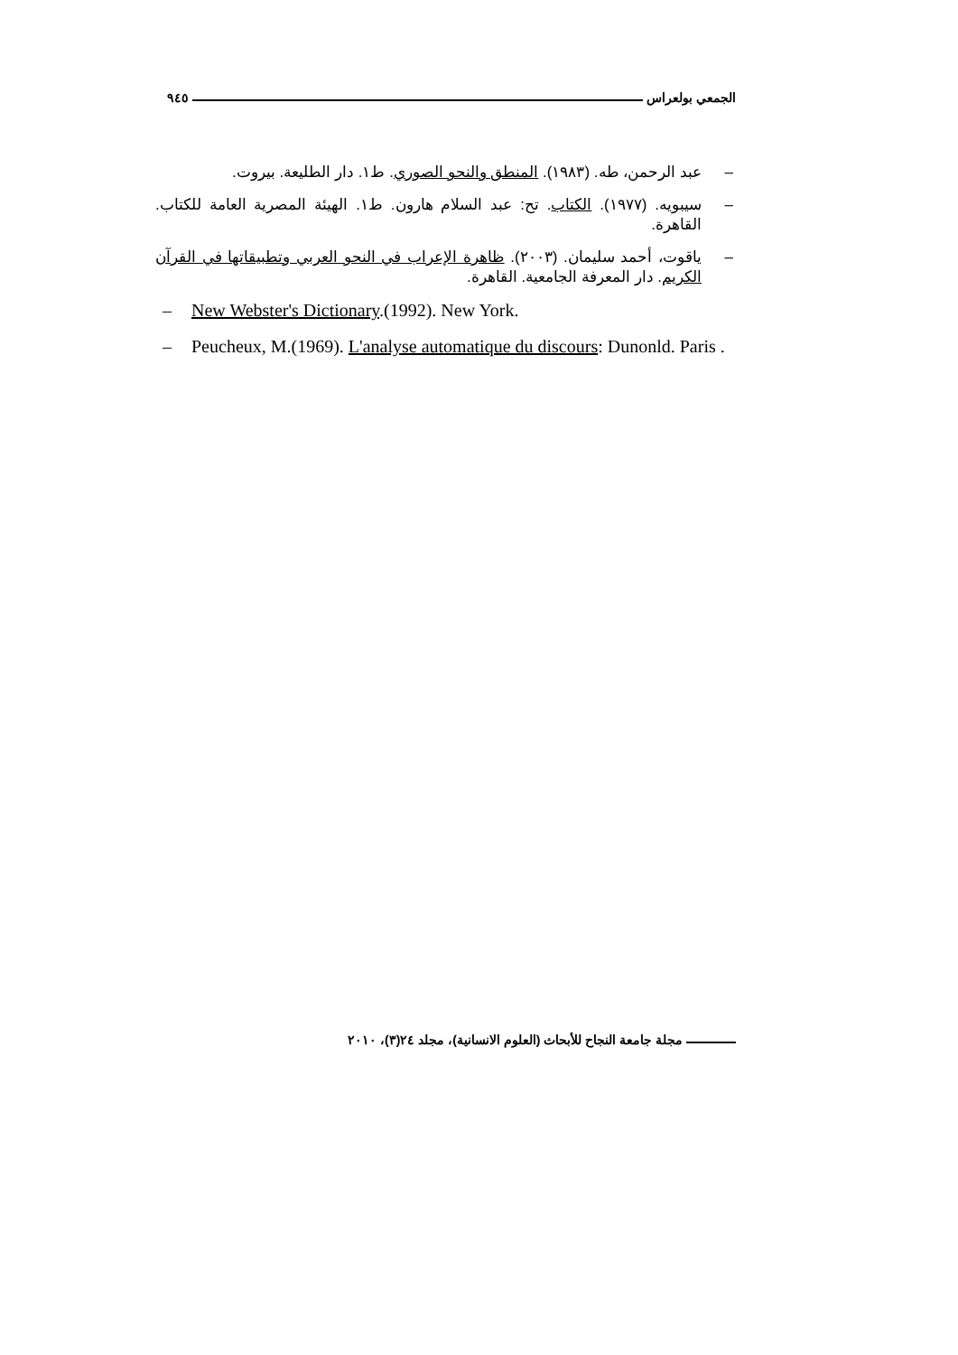الجمعي بولعراس ٩٤٥
– عبد الرحمن، طه. (١٩٨٣). المنطق والنحو الصوري. ط١. دار الطليعة. بيروت.
– سيبويه. (١٩٧٧). الكتاب. تح: عبد السلام هارون. ط١. الهيئة المصرية العامة للكتاب. القاهرة.
– ياقوت، أحمد سليمان. (٢٠٠٣). ظاهرة الإعراب في النحو العربي وتطبيقاتها في القرآن الكريم. دار المعرفة الجامعية. القاهرة.
– New Webster's Dictionary.(1992). New York.
– Peucheux, M.(1969). L'analyse automatique du discours: Dunonld. Paris .
مجلة جامعة النجاح للأبحاث (العلوم الانسانية)، مجلد ٢٤(٣)، ٢٠١٠